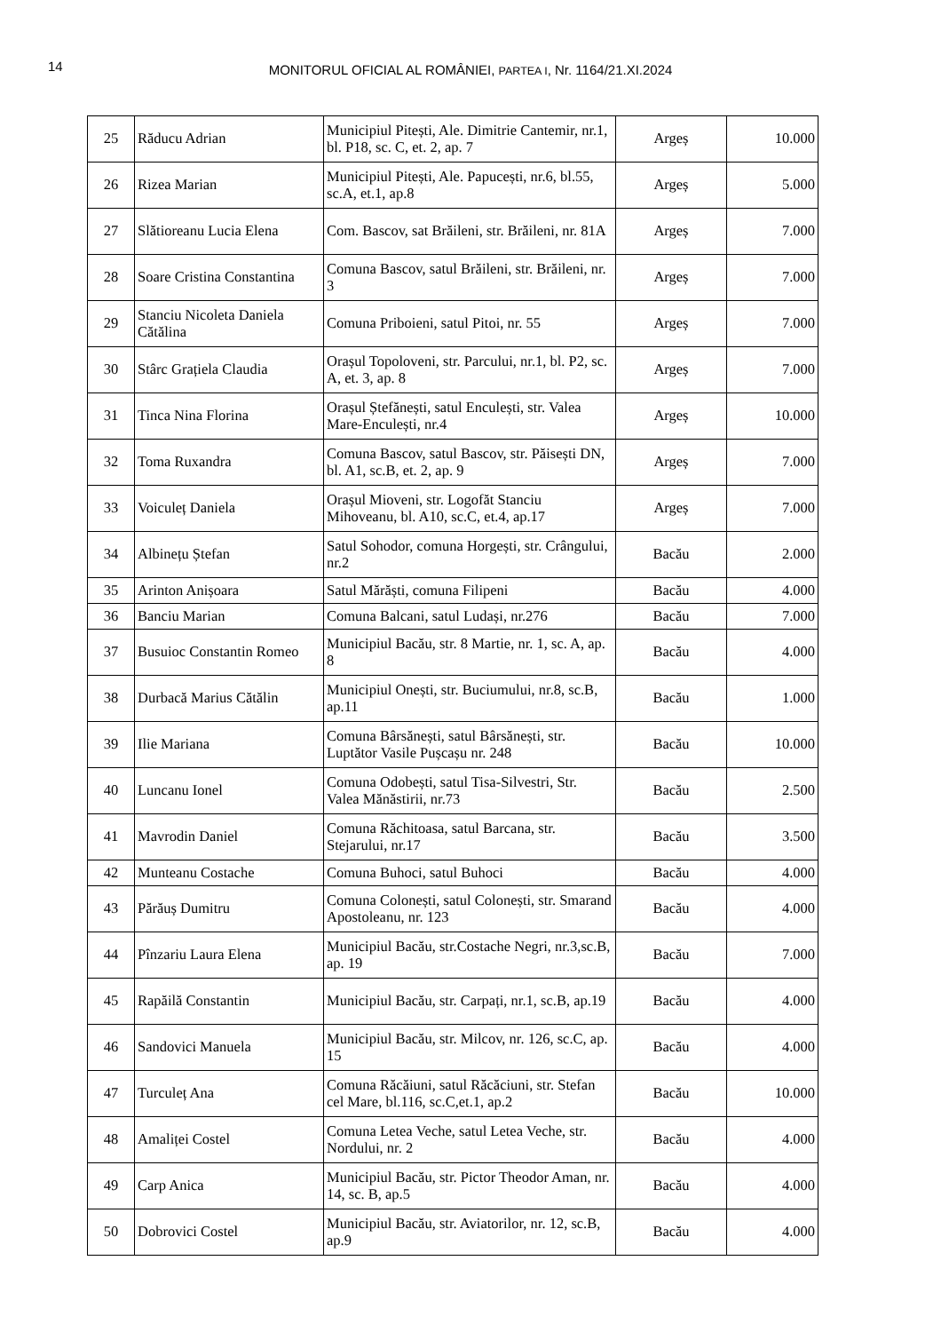14
MONITORUL OFICIAL AL ROMÂNIEI, PARTEA I, Nr. 1164/21.XI.2024
| 25 | Răducu Adrian | Municipiul Pitești, Ale. Dimitrie Cantemir, nr.1, bl. P18, sc. C, et. 2, ap. 7 | Argeș | 10.000 |
| 26 | Rizea Marian | Municipiul Pitești, Ale. Papucești, nr.6, bl.55, sc.A, et.1, ap.8 | Argeș | 5.000 |
| 27 | Slătioreanu Lucia Elena | Com. Bascov, sat Brăileni, str. Brăileni, nr. 81A | Argeș | 7.000 |
| 28 | Soare Cristina Constantina | Comuna Bascov, satul Brăileni, str. Brăileni, nr. 3 | Argeș | 7.000 |
| 29 | Stanciu Nicoleta Daniela Cătălina | Comuna Priboieni, satul Pitoi, nr. 55 | Argeș | 7.000 |
| 30 | Stârc Grațiela Claudia | Orașul Topoloveni, str. Parcului, nr.1, bl. P2, sc. A, et. 3, ap. 8 | Argeș | 7.000 |
| 31 | Tinca Nina Florina | Orașul Ștefănești, satul Enculești, str. Valea Mare-Enculești, nr.4 | Argeș | 10.000 |
| 32 | Toma Ruxandra | Comuna Bascov, satul Bascov, str. Păisești DN, bl. A1, sc.B, et. 2, ap. 9 | Argeș | 7.000 |
| 33 | Voiculeț Daniela | Orașul Mioveni, str. Logofăt Stanciu Mihoveanu, bl. A10, sc.C, et.4, ap.17 | Argeș | 7.000 |
| 34 | Albinețu Ștefan | Satul Sohodor, comuna Horgești, str. Crângului, nr.2 | Bacău | 2.000 |
| 35 | Arinton Anișoara | Satul Mărăști, comuna Filipeni | Bacău | 4.000 |
| 36 | Banciu Marian | Comuna Balcani, satul Ludași, nr.276 | Bacău | 7.000 |
| 37 | Busuioc Constantin Romeo | Municipiul Bacău, str. 8 Martie, nr. 1, sc. A, ap. 8 | Bacău | 4.000 |
| 38 | Durbacă Marius Cătălin | Municipiul Onești, str. Buciumului, nr.8, sc.B, ap.11 | Bacău | 1.000 |
| 39 | Ilie Mariana | Comuna Bârsănești, satul Bârsănești, str. Luptător Vasile Pușcașu nr. 248 | Bacău | 10.000 |
| 40 | Luncanu Ionel | Comuna Odobești, satul Tisa-Silvestri, Str. Valea Mănăstirii, nr.73 | Bacău | 2.500 |
| 41 | Mavrodin Daniel | Comuna Răchitoasa, satul Barcana, str. Stejarului, nr.17 | Bacău | 3.500 |
| 42 | Munteanu Costache | Comuna Buhoci, satul Buhoci | Bacău | 4.000 |
| 43 | Părăuș Dumitru | Comuna Colonești, satul Colonești, str. Smarand Apostoleanu, nr. 123 | Bacău | 4.000 |
| 44 | Pînzariu Laura Elena | Municipiul Bacău, str.Costache Negri, nr.3,sc.B, ap. 19 | Bacău | 7.000 |
| 45 | Rapăilă Constantin | Municipiul Bacău, str. Carpați, nr.1, sc.B, ap.19 | Bacău | 4.000 |
| 46 | Sandovici Manuela | Municipiul Bacău, str. Milcov, nr. 126, sc.C, ap. 15 | Bacău | 4.000 |
| 47 | Turculeț Ana | Comuna Răcăiuni, satul Răcăciuni, str. Stefan cel Mare, bl.116, sc.C,et.1, ap.2 | Bacău | 10.000 |
| 48 | Amaliței Costel | Comuna Letea Veche, satul Letea Veche, str. Nordului, nr. 2 | Bacău | 4.000 |
| 49 | Carp Anica | Municipiul Bacău, str. Pictor Theodor Aman, nr. 14, sc. B, ap.5 | Bacău | 4.000 |
| 50 | Dobrovici Costel | Municipiul Bacău, str. Aviatorilor, nr. 12, sc.B, ap.9 | Bacău | 4.000 |